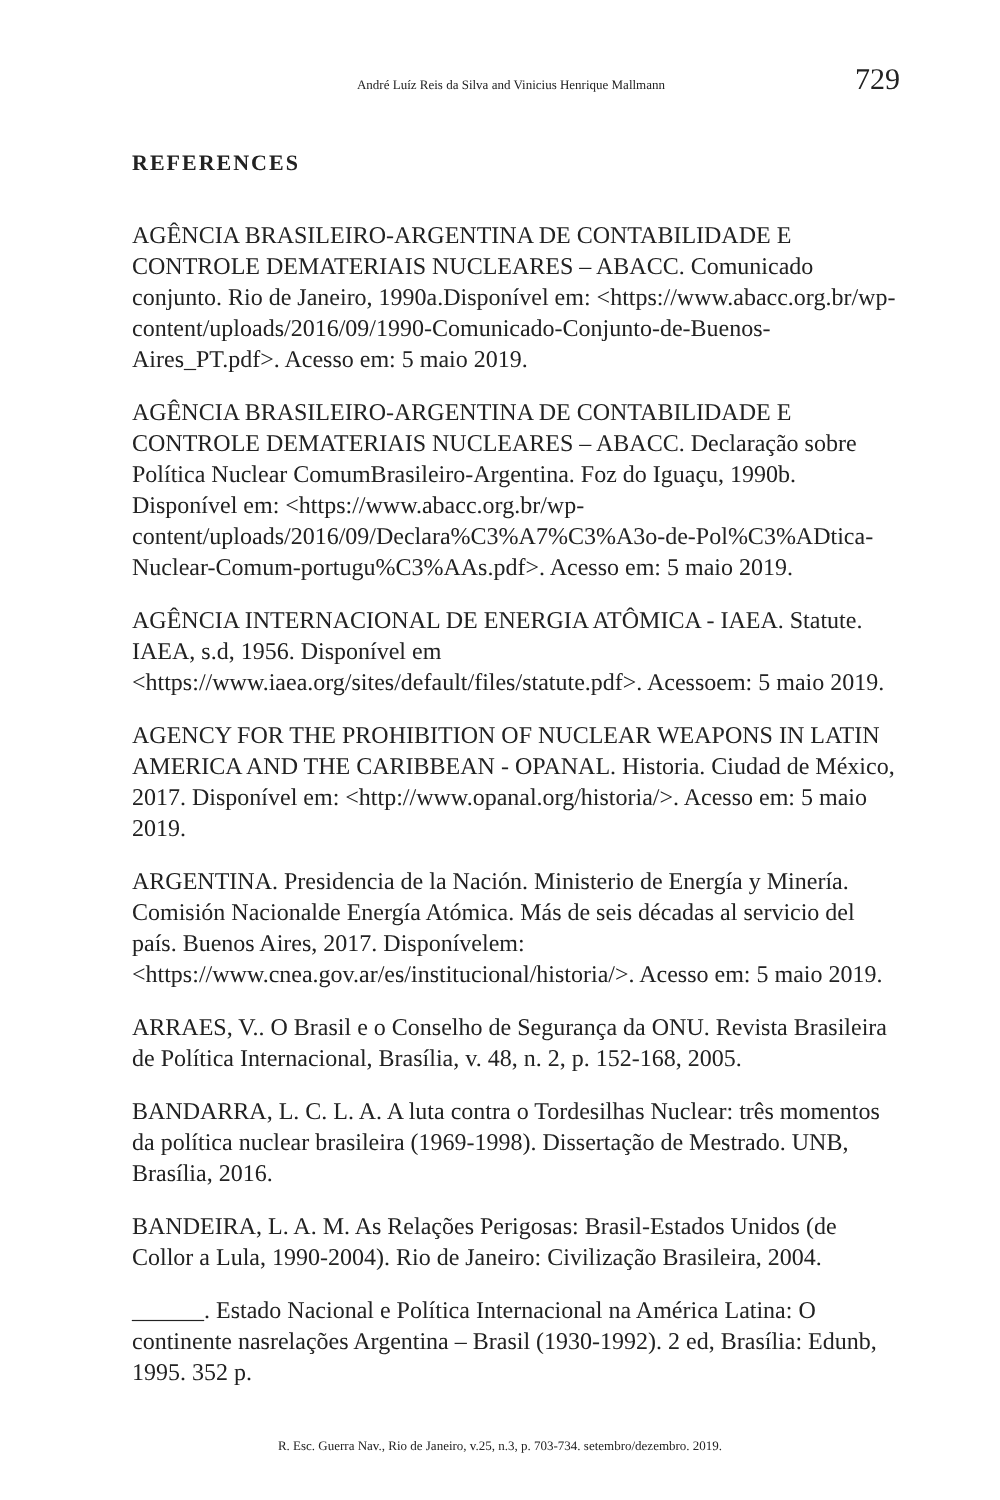André Luíz Reis da Silva and Vinicius Henrique Mallmann 729
REFERENCES
AGÊNCIA BRASILEIRO-ARGENTINA DE CONTABILIDADE E CONTROLE DEMATERIAIS NUCLEARES – ABACC. Comunicado conjunto. Rio de Janeiro, 1990a.Disponível em: <https://www.abacc.org.br/wp-content/uploads/2016/09/1990-Comunicado-Conjunto-de-Buenos-Aires_PT.pdf>. Acesso em: 5 maio 2019.
AGÊNCIA BRASILEIRO-ARGENTINA DE CONTABILIDADE E CONTROLE DEMATERIAIS NUCLEARES – ABACC. Declaração sobre Política Nuclear ComumBrasileiro-Argentina. Foz do Iguaçu, 1990b. Disponível em: <https://www.abacc.org.br/wp-content/uploads/2016/09/Declara%C3%A7%C3%A3o-de-Pol%C3%ADtica-Nuclear-Comum-portugu%C3%AAs.pdf>. Acesso em: 5 maio 2019.
AGÊNCIA INTERNACIONAL DE ENERGIA ATÔMICA - IAEA. Statute. IAEA, s.d, 1956. Disponível em <https://www.iaea.org/sites/default/files/statute.pdf>. Acessoem: 5 maio 2019.
AGENCY FOR THE PROHIBITION OF NUCLEAR WEAPONS IN LATIN AMERICA AND THE CARIBBEAN - OPANAL. Historia. Ciudad de México, 2017. Disponível em: <http://www.opanal.org/historia/>. Acesso em: 5 maio 2019.
ARGENTINA. Presidencia de la Nación. Ministerio de Energía y Minería. Comisión Nacionalde Energía Atómica. Más de seis décadas al servicio del país. Buenos Aires, 2017. Disponívelem: <https://www.cnea.gov.ar/es/institucional/historia/>. Acesso em: 5 maio 2019.
ARRAES, V.. O Brasil e o Conselho de Segurança da ONU. Revista Brasileira de Política Internacional, Brasília, v. 48, n. 2, p. 152-168, 2005.
BANDARRA, L. C. L. A. A luta contra o Tordesilhas Nuclear: três momentos da política nuclear brasileira (1969-1998). Dissertação de Mestrado. UNB, Brasília, 2016.
BANDEIRA, L. A. M. As Relações Perigosas: Brasil-Estados Unidos (de Collor a Lula, 1990-2004). Rio de Janeiro: Civilização Brasileira, 2004.
______. Estado Nacional e Política Internacional na América Latina: O continente nasrelações Argentina – Brasil (1930-1992). 2 ed, Brasília: Edunb, 1995. 352 p.
R. Esc. Guerra Nav., Rio de Janeiro, v.25, n.3, p. 703-734. setembro/dezembro. 2019.